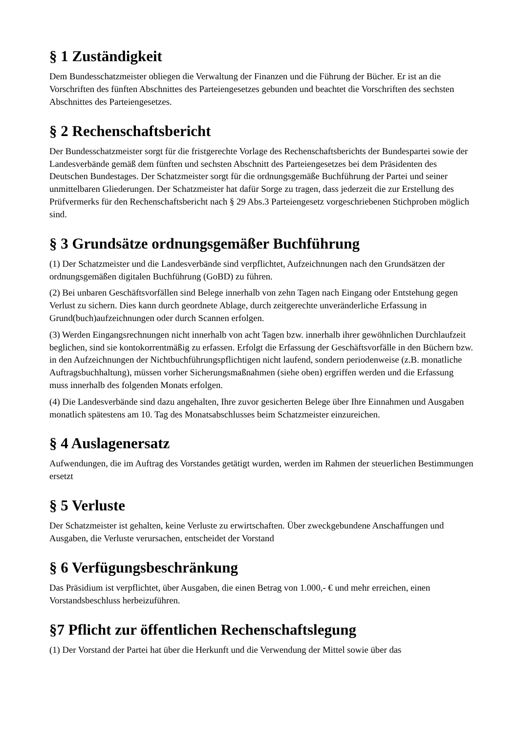§ 1 Zuständigkeit
Dem Bundesschatzmeister obliegen die Verwaltung der Finanzen und die Führung der Bücher. Er ist an die Vorschriften des fünften Abschnittes des Parteiengesetzes gebunden und beachtet die Vorschriften des sechsten Abschnittes des Parteiengesetzes.
§ 2 Rechenschaftsbericht
Der Bundesschatzmeister sorgt für die fristgerechte Vorlage des Rechenschaftsberichts der Bundespartei sowie der Landesverbände gemäß dem fünften und sechsten Abschnitt des Parteiengesetzes bei dem Präsidenten des Deutschen Bundestages. Der Schatzmeister sorgt für die ordnungsgemäße Buchführung der Partei und seiner unmittelbaren Gliederungen. Der Schatzmeister hat dafür Sorge zu tragen, dass jederzeit die zur Erstellung des Prüfvermerks für den Rechenschaftsbericht nach § 29 Abs.3 Parteiengesetz vorgeschriebenen Stichproben möglich sind.
§ 3 Grundsätze ordnungsgemäßer Buchführung
(1) Der Schatzmeister und die Landesverbände sind verpflichtet, Aufzeichnungen nach den Grundsätzen der ordnungsgemäßen digitalen Buchführung (GoBD) zu führen.
(2) Bei unbaren Geschäftsvorfällen sind Belege innerhalb von zehn Tagen nach Eingang oder Entstehung gegen Verlust zu sichern. Dies kann durch geordnete Ablage, durch zeitgerechte unveränderliche Erfassung in Grund(buch)aufzeichnungen oder durch Scannen erfolgen.
(3) Werden Eingangsrechnungen nicht innerhalb von acht Tagen bzw. innerhalb ihrer gewöhnlichen Durchlaufzeit beglichen, sind sie kontokorrentmäßig zu erfassen. Erfolgt die Erfassung der Geschäftsvorfälle in den Büchern bzw. in den Aufzeichnungen der Nichtbuchführungspflichtigen nicht laufend, sondern periodenweise (z.B. monatliche Auftragsbuchhaltung), müssen vorher Sicherungsmaßnahmen (siehe oben) ergriffen werden und die Erfassung muss innerhalb des folgenden Monats erfolgen.
(4) Die Landesverbände sind dazu angehalten, Ihre zuvor gesicherten Belege über Ihre Einnahmen und Ausgaben monatlich spätestens am 10. Tag des Monatsabschlusses beim Schatzmeister einzureichen.
§ 4 Auslagenersatz
Aufwendungen, die im Auftrag des Vorstandes getätigt wurden, werden im Rahmen der steuerlichen Bestimmungen ersetzt
§ 5 Verluste
Der Schatzmeister ist gehalten, keine Verluste zu erwirtschaften. Über zweckgebundene Anschaffungen und Ausgaben, die Verluste verursachen, entscheidet der Vorstand
§ 6 Verfügungsbeschränkung
Das Präsidium ist verpflichtet, über Ausgaben, die einen Betrag von 1.000,- € und mehr erreichen, einen Vorstandsbeschluss herbeizuführen.
§7 Pflicht zur öffentlichen Rechenschaftslegung
(1) Der Vorstand der Partei hat über die Herkunft und die Verwendung der Mittel sowie über das